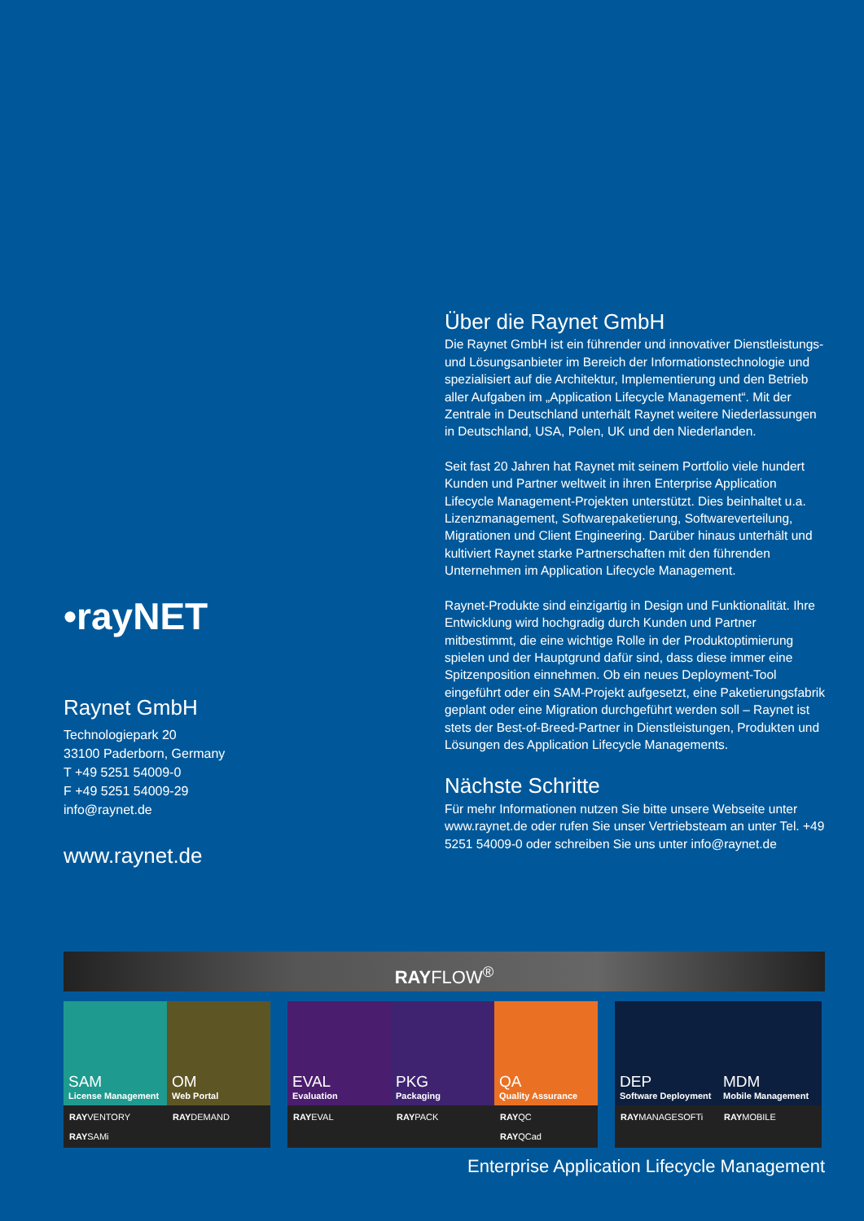Über die Raynet GmbH
Die Raynet GmbH ist ein führender und innovativer Dienstleistungs- und Lösungsanbieter im Bereich der Informationstechnologie und spezialisiert auf die Architektur, Implementierung und den Betrieb aller Aufgaben im „Application Lifecycle Management“. Mit der Zentrale in Deutschland unterhält Raynet weitere Niederlassungen in Deutschland, USA, Polen, UK und den Niederlanden.
Seit fast 20 Jahren hat Raynet mit seinem Portfolio viele hundert Kunden und Partner weltweit in ihren Enterprise Application Lifecycle Management-Projekten unterstützt. Dies beinhaltet u.a. Lizenzmanagement, Softwarepaketierung, Softwareverteilung, Migrationen und Client Engineering. Darüber hinaus unterhält und kultiviert Raynet starke Partnerschaften mit den führenden Unternehmen im Application Lifecycle Management.
Raynet-Produkte sind einzigartig in Design und Funktionalität. Ihre Entwicklung wird hochgradig durch Kunden und Partner mitbestimmt, die eine wichtige Rolle in der Produktoptimierung spielen und der Hauptgrund dafür sind, dass diese immer eine Spitzenposition einnehmen. Ob ein neues Deployment-Tool eingeführt oder ein SAM-Projekt aufgesetzt, eine Paketierungsfabrik geplant oder eine Migration durchgeführt werden soll – Raynet ist stets der Best-of-Breed-Partner in Dienstleistungen, Produkten und Lösungen des Application Lifecycle Managements.
Nächste Schritte
Für mehr Informationen nutzen Sie bitte unsere Webseite unter www.raynet.de oder rufen Sie unser Vertriebsteam an unter Tel. +49 5251 54009-0 oder schreiben Sie uns unter info@raynet.de
•rayNET
Raynet GmbH
Technologiepark 20
33100 Paderborn, Germany
T +49 5251 54009-0
F +49 5251 54009-29
info@raynet.de
www.raynet.de
RAYFLOW<sup>®</sup>
SAM
License Management
OM
Web Portal
EVAL
Evaluation
PKG
Packaging
QA
Quality Assurance
DEP
Software Deployment
MDM
Mobile Management
RAYVENTORY
RAYSAMi
RAYDEMAND RAYEVAL RAYPACK RAYQC
RAYQCad
RAYMANAGESOFTi RAYMOBILE
Enterprise Application Lifecycle Management